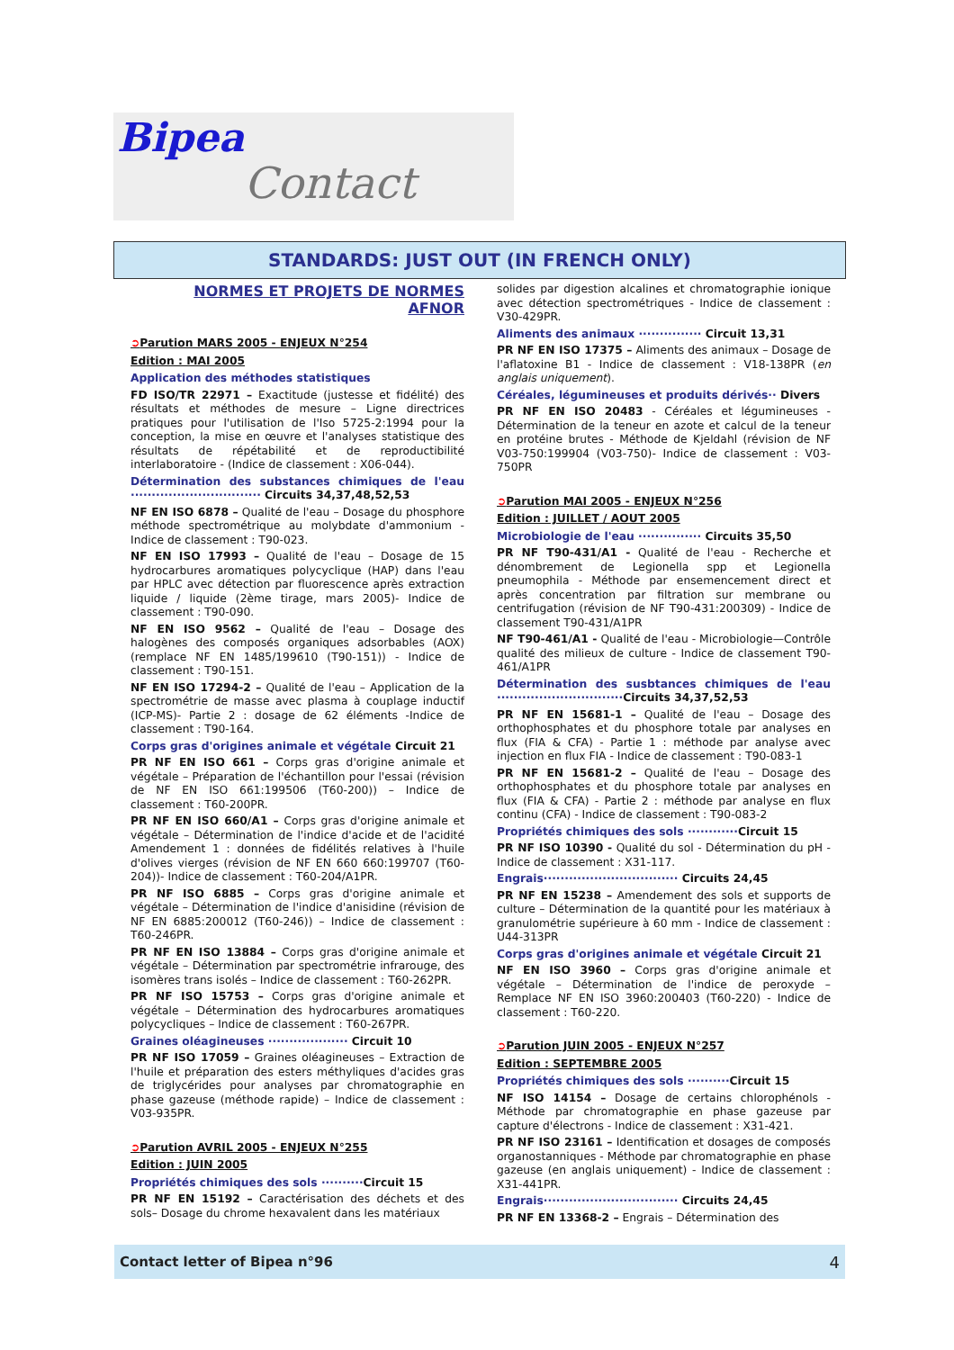Bipea Contact
STANDARDS: JUST OUT (IN FRENCH ONLY)
NORMES ET PROJETS DE NORMES
AFNOR
➲Parution MARS 2005 - ENJEUX N°254
Edition : MAI 2005
Application des méthodes statistiques
FD ISO/TR 22971 – Exactitude (justesse et fidélité) des résultats et méthodes de mesure – Ligne directrices pratiques pour l'utilisation de l'Iso 5725-2:1994 pour la conception, la mise en œuvre et l'analyses statistique des résultats de répétabilité et de reproductibilité interlaboratoire - (Indice de classement : X06-044).
Détermination des substances chimiques de l'eau ······························· Circuits 34,37,48,52,53
NF EN ISO 6878 – Qualité de l'eau – Dosage du phosphore méthode spectrométrique au molybdate d'ammonium - Indice de classement : T90-023.
NF EN ISO 17993 – Qualité de l'eau – Dosage de 15 hydrocarbures aromatiques polycyclique (HAP) dans l'eau par HPLC avec détection par fluorescence après extraction liquide / liquide (2ème tirage, mars 2005)- Indice de classement : T90-090.
NF EN ISO 9562 – Qualité de l'eau – Dosage des halogènes des composés organiques adsorbables (AOX) (remplace NF EN 1485/199610 (T90-151)) - Indice de classement : T90-151.
NF EN ISO 17294-2 – Qualité de l'eau – Application de la spectrométrie de masse avec plasma à couplage inductif (ICP-MS)- Partie 2 : dosage de 62 éléments -Indice de classement : T90-164.
Corps gras d'origines animale et végétale Circuit 21
PR NF EN ISO 661 – Corps gras d'origine animale et végétale – Préparation de l'échantillon pour l'essai (révision de NF EN ISO 661:199506 (T60-200)) – Indice de classement : T60-200PR.
PR NF EN ISO 660/A1 – Corps gras d'origine animale et végétale – Détermination de l'indice d'acide et de l'acidité Amendement 1 : données de fidélités relatives à l'huile d'olives vierges (révision de NF EN 660 660:199707 (T60-204))- Indice de classement : T60-204/A1PR.
PR NF ISO 6885 – Corps gras d'origine animale et végétale – Détermination de l'indice d'anisidine (révision de NF EN 6885:200012 (T60-246)) – Indice de classement : T60-246PR.
PR NF EN ISO 13884 – Corps gras d'origine animale et végétale – Détermination par spectrométrie infrarouge, des isomères trans isolés – Indice de classement : T60-262PR.
PR NF ISO 15753 – Corps gras d'origine animale et végétale – Détermination des hydrocarbures aromatiques polycycliques – Indice de classement : T60-267PR.
Graines oléagineuses ··················· Circuit 10
PR NF ISO 17059 – Graines oléagineuses – Extraction de l'huile et préparation des esters méthyliques d'acides gras de triglycérides pour analyses par chromatographie en phase gazeuse (méthode rapide) – Indice de classement : V03-935PR.
➲Parution AVRIL 2005 - ENJEUX N°255
Edition : JUIN 2005
Propriétés chimiques des sols ··········Circuit 15
PR NF EN 15192 – Caractérisation des déchets et des sols– Dosage du chrome hexavalent dans les matériaux
solides par digestion alcalines et chromatographie ionique avec détection spectrométriques - Indice de classement : V30-429PR.
Aliments des animaux ··············· Circuit 13,31
PR NF EN ISO 17375 – Aliments des animaux – Dosage de l'aflatoxine B1 - Indice de classement : V18-138PR (en anglais uniquement).
Céréales, légumineuses et produits dérivés·· Divers
PR NF EN ISO 20483 - Céréales et légumineuses - Détermination de la teneur en azote et calcul de la teneur en protéine brutes - Méthode de Kjeldahl (révision de NF V03-750:199904 (V03-750)- Indice de classement : V03-750PR
➲Parution MAI 2005 - ENJEUX N°256
Edition : JUILLET / AOUT 2005
Microbiologie de l'eau ··············· Circuits 35,50
PR NF T90-431/A1 - Qualité de l'eau - Recherche et dénombrement de Legionella spp et Legionella pneumophila - Méthode par ensemencement direct et après concentration par filtration sur membrane ou centrifugation (révision de NF T90-431:200309) - Indice de classement T90-431/A1PR
NF T90-461/A1 - Qualité de l'eau - Microbiologie—Contrôle qualité des milieux de culture - Indice de classement T90-461/A1PR
Détermination des susbtances chimiques de l'eau ······························Circuits 34,37,52,53
PR NF EN 15681-1 – Qualité de l'eau – Dosage des orthophosphates et du phosphore totale par analyses en flux (FIA & CFA) - Partie 1 : méthode par analyse avec injection en flux FIA - Indice de classement : T90-083-1
PR NF EN 15681-2 – Qualité de l'eau – Dosage des orthophosphates et du phosphore totale par analyses en flux (FIA & CFA) - Partie 2 : méthode par analyse en flux continu (CFA) - Indice de classement : T90-083-2
Propriétés chimiques des sols ············Circuit 15
PR NF ISO 10390 - Qualité du sol - Détermination du pH - Indice de classement : X31-117.
Engrais································ Circuits 24,45
PR NF EN 15238 – Amendement des sols et supports de culture – Détermination de la quantité pour les matériaux à granulométrie supérieure à 60 mm - Indice de classement : U44-313PR
Corps gras d'origines animale et végétale Circuit 21
NF EN ISO 3960 – Corps gras d'origine animale et végétale – Détermination de l'indice de peroxyde – Remplace NF EN ISO 3960:200403 (T60-220) - Indice de classement : T60-220.
➲Parution JUIN 2005 - ENJEUX N°257
Edition : SEPTEMBRE 2005
Propriétés chimiques des sols ··········Circuit 15
NF ISO 14154 – Dosage de certains chlorophénols - Méthode par chromatographie en phase gazeuse par capture d'électrons - Indice de classement : X31-421.
PR NF ISO 23161 – Identification et dosages de composés organostanniques - Méthode par chromatographie en phase gazeuse (en anglais uniquement) - Indice de classement : X31-441PR.
Engrais································ Circuits 24,45
PR NF EN 13368-2 – Engrais – Détermination des
Contact letter of Bipea n°96 4